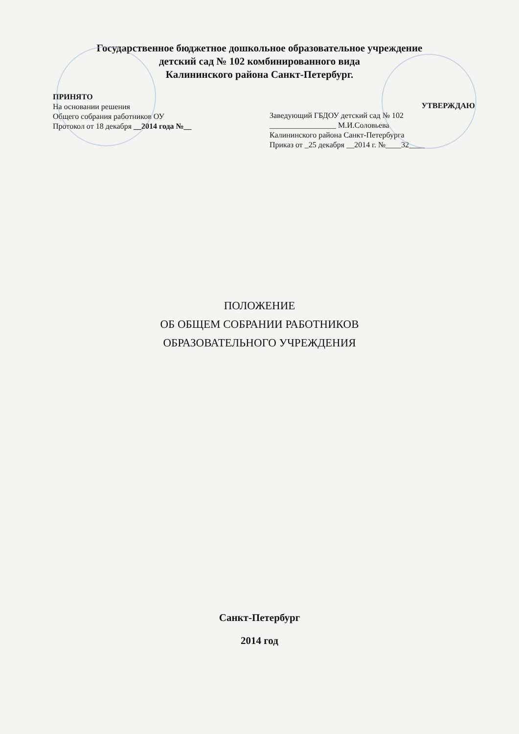Государственное бюджетное дошкольное образовательное учреждение
детский сад № 102 комбинированного вида
Калининского района Санкт-Петербург.
ПРИНЯТО
На основании решения
Общего собрания работников ОУ
Протокол от 18 декабря __2014 года №__
УТВЕРЖДАЮ
Заведующий ГБДОУ детский сад № 102
_________________ М.И.Соловьева
Калининского района Санкт-Петербурга
Приказ от _25 декабря __2014 г. №____32____
ПОЛОЖЕНИЕ
ОБ ОБЩЕМ СОБРАНИИ РАБОТНИКОВ
ОБРАЗОВАТЕЛЬНОГО УЧРЕЖДЕНИЯ
Санкт-Петербург
2014 год